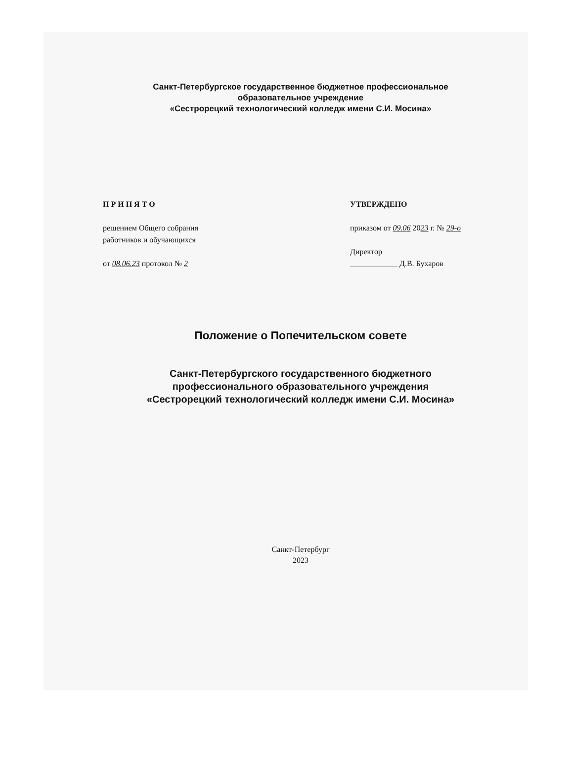Санкт-Петербургское государственное бюджетное профессиональное
образовательное учреждение
«Сестрорецкий технологический колледж имени С.И. Мосина»
П Р И Н Я Т О
решением Общего собрания
работников и обучающихся
от 08.06.23 протокол № 2
УТВЕРЖДЕНО
приказом от 09.06 2023 г. № 29-о
Директор
____________ Д.В. Бухаров
Положение о Попечительском совете
Санкт-Петербургского государственного бюджетного
профессионального образовательного учреждения
«Сестрорецкий технологический колледж имени С.И. Мосина»
Санкт-Петербург
2023